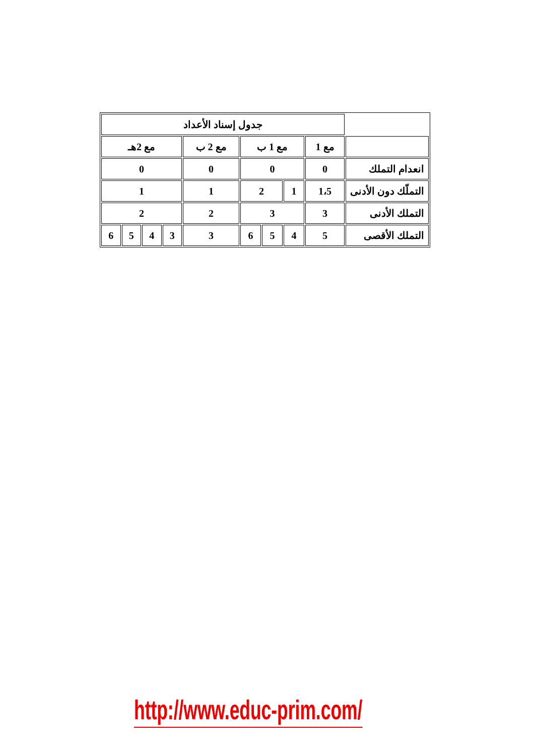| | جدول إسناد الأعداد | | | | | | | | |
| | مع 1 | مع 1 ب | | | مع 2 ب | مع 2هـ | | | |
| انعدام التملك | 0 | 0 | | | 0 | 0 | | | |
| التملّك دون الأدنى | 1،5 | 1 | 2 | | 1 | 1 | | | |
| التملك الأدنى | 3 | 3 | | | 2 | 2 | | | |
| التملك الأقصى | 5 | 4 | 5 | 6 | 3 | 3 | 4 | 5 | 6 |
http://www.educ-prim.com/